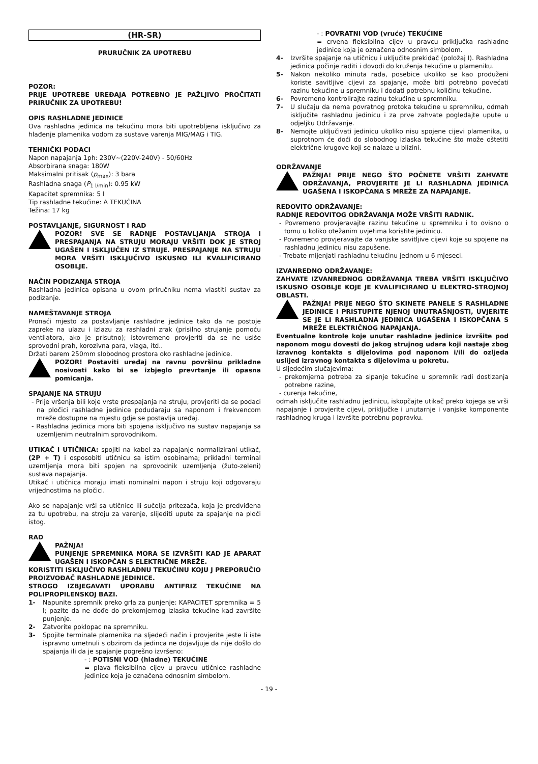(HR-SR)
PRURUČNIK ZA UPOTREBU
POZOR:
PRIJE UPOTREBE UREĐAJA POTREBNO JE PAŽLJIVO PROČITATI PRIRUČNIK ZA UPOTREBU!
OPIS RASHLADNE JEDINICE
Ova rashladna jedinica na tekućinu mora biti upotrebljena isključivo za hlađenje plamenika vodom za sustave varenja MIG/MAG i TIG.
TEHNIČKI PODACI
Napon napajanja 1ph: 230V~(220V-240V) - 50/60Hz
Absorbirana snaga: 180W
Maksimalni pritisak (p<sub>max</sub>): 3 bara
Rashladna snaga (P<sub>1 l/min</sub>): 0.95 kW
Kapacitet spremnika: 5 l
Tip rashladne tekućine: A TEKUĆINA
Težina: 17 kg
POSTAVLJANJE, SIGURNOST I RAD
POZOR! SVE SE RADNJE POSTAVLJANJA STROJA I PRESPAJANJA NA STRUJU MORAJU VRŠITI DOK JE STROJ UGAŠEN I ISKLJUČEN IZ STRUJE. PRESPAJANJE NA STRUJU MORA VRŠITI ISKLJUČIVO ISKUSNO ILI KVALIFICIRANO OSOBLJE.
NAČIN PODIZANJA STROJA
Rashladna jedinica opisana u ovom priručniku nema vlastiti sustav za podizanje.
NAMEŠTAVANJE STROJA
Pronaći mjesto za postavljanje rashladne jedinice tako da ne postoje zapreke na ulazu i izlazu za rashladni zrak (prisilno strujanje pomoću ventilatora, ako je prisutno); istovremeno provjeriti da se ne usiše sprovodni prah, korozivna para, vlaga, itd..
Držati barem 250mm slobodnog prostora oko rashladne jedinice.
POZOR! Postaviti uređaj na ravnu površinu prikladne nosivosti kako bi se izbjeglo prevrtanje ili opasna pomicanja.
SPAJANJE NA STRUJU
- Prije vršenja bili koje vrste prespajanja na struju, provjeriti da se podaci na pločici rashladne jedinice podudaraju sa naponom i frekvencom mreže dostupne na mjestu gdje se postavlja uređaj.
- Rashladna jedinica mora biti spojena isključivo na sustav napajanja sa uzemljenim neutralnim sprovodnikom.
UTIKAČ I UTIČNICA: spojiti na kabel za napajanje normalizirani utikač, (2P + T) i osposobiti utičnicu sa istim osobinama; prikladni terminal uzemljenja mora biti spojen na sprovodnik uzemljenja (žuto-zeleni) sustava napajanja.
Utikač i utičnica moraju imati nominalni napon i struju koji odgovaraju vrijednostima na pločici.
Ako se napajanje vrši sa utičnice ili sučelja pritezača, koja je predviđena za tu upotrebu, na stroju za varenje, slijediti upute za spajanje na ploči istog.
RAD
PAŽNJA!
PUNJENJE SPREMNIKA MORA SE IZVRŠITI KAD JE APARAT UGAŠEN I ISKOPČAN S ELEKTRIČNE MREŽE.
KORISTITI ISKLJUČIVO RASHLADNU TEKUĆINU KOJU J PREPORUČIO PROIZVOĐAČ RASHLADNE JEDINICE.
STROGO IZBJEGAVATI UPORABU ANTIFRIZ TEKUĆINE NA POLIPROPILENSKOJ BAZI.
1- Napunite spremnik preko grla za punjenje: KAPACITET spremnika = 5 l; pazite da ne dođe do prekomjernog izlaska tekućine kad završite punjenje.
2- Zatvorite poklopac na spremniku.
3- Spojite terminale plamenika na sljedeći način i provjerite jeste li iste ispravno umetnuli s obzirom da jedinca ne dojavljuje da nije došlo do spajanja ili da je spajanje pogrešno izvršeno:
- : POTISNI VOD (hladne) TEKUĆINE
= plava fleksibilna cijev u pravcu utičnice rashladne jedinice koja je označena odnosnim simbolom.
- : POVRATNI VOD (vruće) TEKUĆINE
= crvena fleksibilna cijev u pravcu priključka rashladne jedinice koja je označena odnosnim simbolom.
4- Izvršite spajanje na utičnicu i uključite prekidač (položaj I). Rashladna jedinica počinje raditi i dovodi do kruženja tekućine u plameniku.
5- Nakon nekoliko minuta rada, posebice ukoliko se kao produženi koriste savitljive cijevi za spajanje, može biti potrebno povećati razinu tekućine u spremniku i dodati potrebnu količinu tekućine.
6- Povremeno kontrolirajte razinu tekućine u spremniku.
7- U slučaju da nema povratnog protoka tekućine u spremniku, odmah isključite rashladnu jedinicu i za prve zahvate pogledajte upute u odjeljku Održavanje.
8- Nemojte uključivati jedinicu ukoliko nisu spojene cijevi plamenika, u suprotnom će doći do slobodnog izlaska tekućine što može oštetiti električne krugove koji se nalaze u blizini.
ODRŽAVANJE
PAŽNJA! PRIJE NEGO ŠTO POČNETE VRŠITI ZAHVATE ODRŽAVANJA, PROVJERITE JE LI RASHLADNA JEDINICA UGAŠENA I ISKOPČANA S MREŽE ZA NAPAJANJE.
REDOVITO ODRŽAVANJE:
RADNJE REDOVITOG ODRŽAVANJA MOŽE VRŠITI RADNIK.
- Povremeno provjeravajte razinu tekućine u spremniku i to ovisno o tomu u koliko otežanim uvjetima koristite jedinicu.
- Povremeno provjeravajte da vanjske savitljive cijevi koje su spojene na rashladnu jedinicu nisu zapušene.
- Trebate mijenjati rashladnu tekućinu jednom u 6 mjeseci.
IZVANREDNO ODRŽAVANJE:
ZAHVATE IZVANREDNOG ODRŽAVANJA TREBA VRŠITI ISKLJUČIVO ISKUSNO OSOBLJE KOJE JE KVALIFICIRANO U ELEKTRO-STROJNOJ OBLASTI.
PAŽNJA! PRIJE NEGO ŠTO SKINETE PANELE S RASHLADNE JEDINICE I PRISTUPITE NJENOJ UNUTRAŠNJOSTI, UVJERITE SE JE LI RASHLADNA JEDINICA UGAŠENA I ISKOPČANA S MREŽE ELEKTRIČNOG NAPAJANJA.
Eventualne kontrole koje unutar rashladne jedinice izvršite pod naponom mogu dovesti do jakog strujnog udara koji nastaje zbog izravnog kontakta s dijelovima pod naponom i/ili do ozljeda uslijed izravnog kontakta s dijelovima u pokretu.
U sljedećim slučajevima:
- prekomjerna potreba za sipanje tekućine u spremnik radi dostizanja potrebne razine,
- curenja tekućine,
odmah isključite rashladnu jedinicu, iskopčajte utikač preko kojega se vrši napajanje i provjerite cijevi, priključke i unutarnje i vanjske komponente rashladnog kruga i izvršite potrebnu popravku.
- 19 -